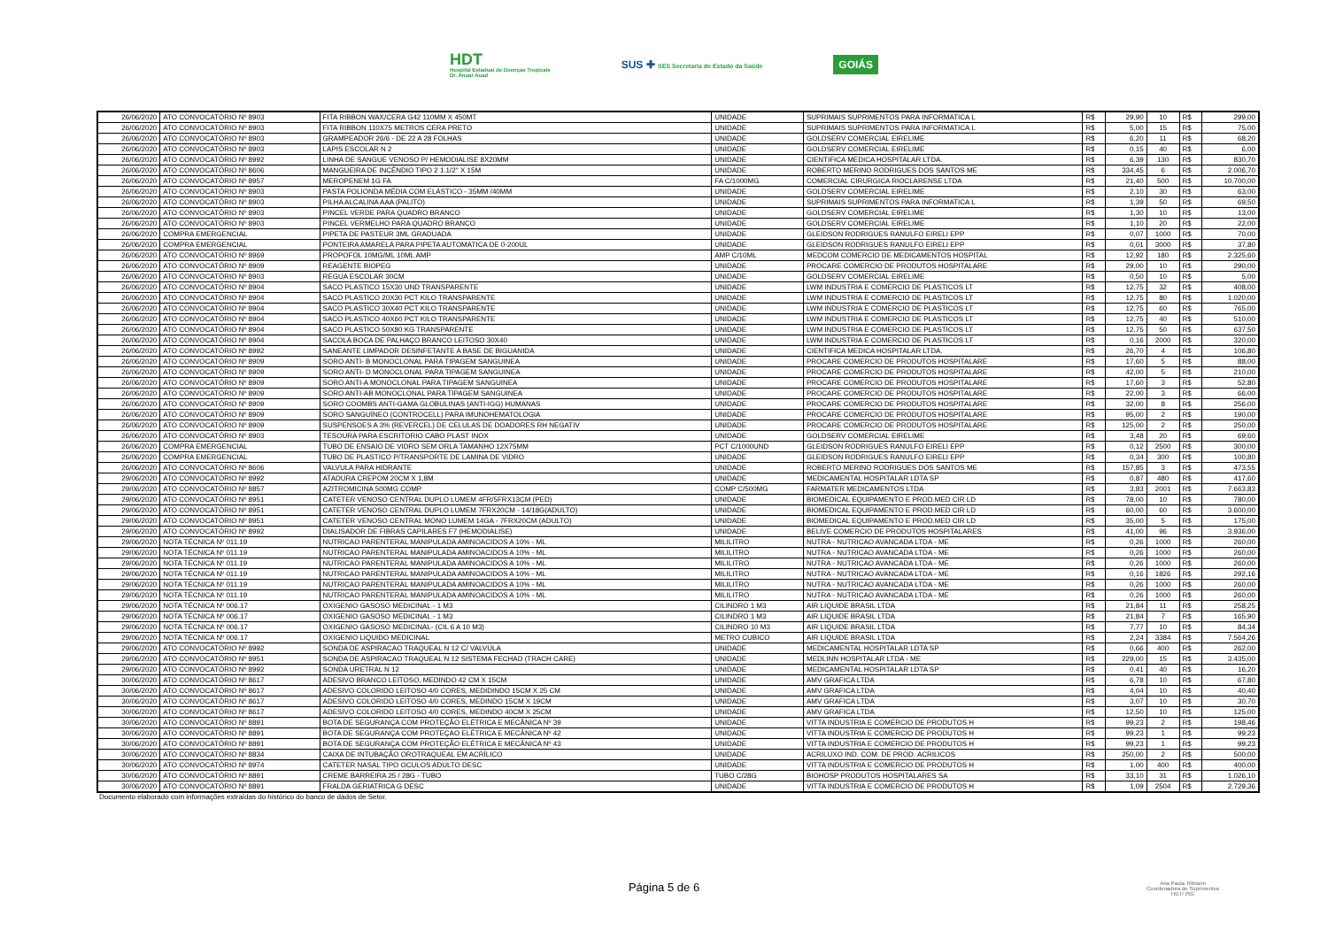HDT
Hospital Estadual de Doenças Tropicais
Dr. Anuar Auad
SUS ✚ SES Secretaria de Estado da Saúde
GOIÁS
| 26/06/2020 | ATO CONVOCATÓRIO Nº 8903 | FITA RIBBON WAX/CERA G42 110MM X 450MT | UNIDADE | SUPRIMAIS SUPRIMENTOS PARA INFORMATICA L | R$ | 29,90 | 10 | R$ | 299,00 |
| 26/06/2020 | ATO CONVOCATÓRIO Nº 8903 | FITA RIBBON 110X75 METROS CERA PRETO | UNIDADE | SUPRIMAIS SUPRIMENTOS PARA INFORMATICA L | R$ | 5,00 | 15 | R$ | 75,00 |
| 26/06/2020 | ATO CONVOCATÓRIO Nº 8903 | GRAMPEADOR 26/6 - DE 22 A 28 FOLHAS | UNIDADE | GOLDSERV COMERCIAL EIRELIME | R$ | 6,20 | 11 | R$ | 68,20 |
| 26/06/2020 | ATO CONVOCATÓRIO Nº 8903 | LAPIS ESCOLAR N 2 | UNIDADE | GOLDSERV COMERCIAL EIRELIME | R$ | 0,15 | 40 | R$ | 6,00 |
| 26/06/2020 | ATO CONVOCATÓRIO Nº 8992 | LINHA DE SANGUE VENOSO P/ HEMODIALISE 8X20MM | UNIDADE | CIENTIFICA MEDICA HOSPITALAR LTDA. | R$ | 6,39 | 130 | R$ | 830,70 |
| 26/06/2020 | ATO CONVOCATÓRIO Nº 8606 | MANGUEIRA DE INCÊNDIO TIPO 2 1.1/2'' X 15M | UNIDADE | ROBERTO MERINO RODRIGUES DOS SANTOS ME | R$ | 334,45 | 6 | R$ | 2.006,70 |
| 26/06/2020 | ATO CONVOCATÓRIO Nº 8957 | MEROPENEM 1G FA | FA C/1000MG | COMERCIAL CIRURGICA RIOCLARENSE LTDA | R$ | 21,40 | 500 | R$ | 10.700,00 |
| 26/06/2020 | ATO CONVOCATÓRIO Nº 8903 | PASTA POLIONDA MÉDIA COM ELÁSTICO - 35MM /40MM | UNIDADE | GOLDSERV COMERCIAL EIRELIME | R$ | 2,10 | 30 | R$ | 63,00 |
| 26/06/2020 | ATO CONVOCATÓRIO Nº 8903 | PILHA ALCALINA AAA (PALITO) | UNIDADE | SUPRIMAIS SUPRIMENTOS PARA INFORMATICA L | R$ | 1,39 | 50 | R$ | 69,50 |
| 26/06/2020 | ATO CONVOCATÓRIO Nº 8903 | PINCEL VERDE PARA QUADRO BRANCO | UNIDADE | GOLDSERV COMERCIAL EIRELIME | R$ | 1,30 | 10 | R$ | 13,00 |
| 26/06/2020 | ATO CONVOCATÓRIO Nº 8903 | PINCEL VERMELHO PARA QUADRO BRANCO | UNIDADE | GOLDSERV COMERCIAL EIRELIME | R$ | 1,10 | 20 | R$ | 22,00 |
| 26/06/2020 | COMPRA EMERGENCIAL | PIPETA DE PASTEUR 3ML GRADUADA | UNIDADE | GLEIDSON RODRIGUES RANULFO EIRELI EPP | R$ | 0,07 | 1000 | R$ | 70,00 |
| 26/06/2020 | COMPRA EMERGENCIAL | PONTEIRA AMARELA PARA PIPETA AUTOMATICA DE 0-200UL | UNIDADE | GLEIDSON RODRIGUES RANULFO EIRELI EPP | R$ | 0,01 | 3000 | R$ | 37,80 |
| 26/06/2020 | ATO CONVOCATÓRIO Nº 8969 | PROPOFOL 10MG/ML 10ML AMP | AMP C/10ML | MEDCOM COMERCIO DE MEDICAMENTOS HOSPITAL | R$ | 12,92 | 180 | R$ | 2.325,60 |
| 26/06/2020 | ATO CONVOCATÓRIO Nº 8909 | REAGENTE BIOPEG | UNIDADE | PROCARE COMERCIO DE PRODUTOS HOSPITALARE | R$ | 29,00 | 10 | R$ | 290,00 |
| 26/06/2020 | ATO CONVOCATÓRIO Nº 8903 | REGUA ESCOLAR 30CM | UNIDADE | GOLDSERV COMERCIAL EIRELIME | R$ | 0,50 | 10 | R$ | 5,00 |
| 26/06/2020 | ATO CONVOCATÓRIO Nº 8904 | SACO PLASTICO 15X30 UND TRANSPARENTE | UNIDADE | LWM INDUSTRIA E COMERCIO DE PLASTICOS LT | R$ | 12,75 | 32 | R$ | 408,00 |
| 26/06/2020 | ATO CONVOCATÓRIO Nº 8904 | SACO PLASTICO 20X30 PCT KILO TRANSPARENTE | UNIDADE | LWM INDUSTRIA E COMERCIO DE PLASTICOS LT | R$ | 12,75 | 80 | R$ | 1.020,00 |
| 26/06/2020 | ATO CONVOCATÓRIO Nº 8904 | SACO PLASTICO 30X40 PCT KILO TRANSPARENTE | UNIDADE | LWM INDUSTRIA E COMERCIO DE PLASTICOS LT | R$ | 12,75 | 60 | R$ | 765,00 |
| 26/06/2020 | ATO CONVOCATÓRIO Nº 8904 | SACO PLASTICO 40X60 PCT KILO TRANSPARENTE | UNIDADE | LWM INDUSTRIA E COMERCIO DE PLASTICOS LT | R$ | 12,75 | 40 | R$ | 510,00 |
| 26/06/2020 | ATO CONVOCATÓRIO Nº 8904 | SACO PLASTICO 50X80 KG TRANSPARENTE | UNIDADE | LWM INDUSTRIA E COMERCIO DE PLASTICOS LT | R$ | 12,75 | 50 | R$ | 637,50 |
| 26/06/2020 | ATO CONVOCATÓRIO Nº 8904 | SACOLA BOCA DE PALHAÇO BRANCO LEITOSO 30X40 | UNIDADE | LWM INDUSTRIA E COMERCIO DE PLASTICOS LT | R$ | 0,16 | 2000 | R$ | 320,00 |
| 26/06/2020 | ATO CONVOCATÓRIO Nº 8992 | SANEANTE LIMPADOR DESINFETANTE A BASE DE BIGUANIDA | UNIDADE | CIENTIFICA MEDICA HOSPITALAR LTDA. | R$ | 26,70 | 4 | R$ | 106,80 |
| 26/06/2020 | ATO CONVOCATÓRIO Nº 8909 | SORO ANTI- B MONOCLONAL PARA TIPAGEM SANGUINEA | UNIDADE | PROCARE COMERCIO DE PRODUTOS HOSPITALARE | R$ | 17,60 | 5 | R$ | 88,00 |
| 26/06/2020 | ATO CONVOCATÓRIO Nº 8909 | SORO ANTI- D MONOCLONAL PARA TIPAGEM SANGUINEA | UNIDADE | PROCARE COMERCIO DE PRODUTOS HOSPITALARE | R$ | 42,00 | 5 | R$ | 210,00 |
| 26/06/2020 | ATO CONVOCATÓRIO Nº 8909 | SORO ANTI-A MONOCLONAL PARA TIPAGEM SANGUINEA | UNIDADE | PROCARE COMERCIO DE PRODUTOS HOSPITALARE | R$ | 17,60 | 3 | R$ | 52,80 |
| 26/06/2020 | ATO CONVOCATÓRIO Nº 8909 | SORO ANTI-AB MONOCLONAL PARA TIPAGEM SANGUINEA | UNIDADE | PROCARE COMERCIO DE PRODUTOS HOSPITALARE | R$ | 22,00 | 3 | R$ | 66,00 |
| 26/06/2020 | ATO CONVOCATÓRIO Nº 8909 | SORO COOMBS ANTI-GAMA GLOBULINAS (ANTI-IGG) HUMANAS | UNIDADE | PROCARE COMERCIO DE PRODUTOS HOSPITALARE | R$ | 32,00 | 8 | R$ | 256,00 |
| 26/06/2020 | ATO CONVOCATÓRIO Nº 8909 | SORO SANGUÍNEO (CONTROCELL) PARA IMUNOHEMATOLOGIA | UNIDADE | PROCARE COMERCIO DE PRODUTOS HOSPITALARE | R$ | 95,00 | 2 | R$ | 190,00 |
| 26/06/2020 | ATO CONVOCATÓRIO Nº 8909 | SUSPENSOES A 3% (REVERCEL) DE CELULAS DE DOADORES RH NEGATIV | UNIDADE | PROCARE COMERCIO DE PRODUTOS HOSPITALARE | R$ | 125,00 | 2 | R$ | 250,00 |
| 26/06/2020 | ATO CONVOCATÓRIO Nº 8903 | TESOURA PARA ESCRITORIO CABO PLAST INOX | UNIDADE | GOLDSERV COMERCIAL EIRELIME | R$ | 3,48 | 20 | R$ | 69,60 |
| 26/06/2020 | COMPRA EMERGENCIAL | TUBO DE ENSAIO DE VIDRO SEM ORLA TAMANHO 12X75MM | PCT C/1000UND | GLEIDSON RODRIGUES RANULFO EIRELI EPP | R$ | 0,12 | 2500 | R$ | 300,00 |
| 26/06/2020 | COMPRA EMERGENCIAL | TUBO DE PLASTICO P/TRANSPORTE DE LAMINA DE VIDRO | UNIDADE | GLEIDSON RODRIGUES RANULFO EIRELI EPP | R$ | 0,34 | 300 | R$ | 100,80 |
| 26/06/2020 | ATO CONVOCATÓRIO Nº 8606 | VALVULA PARA HIDRANTE | UNIDADE | ROBERTO MERINO RODRIGUES DOS SANTOS ME | R$ | 157,85 | 3 | R$ | 473,55 |
| 29/06/2020 | ATO CONVOCATÓRIO Nº 8992 | ATADURA CREPOM 20CM X 1,8M | UNIDADE | MEDICAMENTAL HOSPITALAR LDTA SP | R$ | 0,87 | 480 | R$ | 417,60 |
| 29/06/2020 | ATO CONVOCATÓRIO Nº 8857 | AZITROMICINA 500MG COMP | COMP C/500MG | FARMATER MEDICAMENTOS LTDA | R$ | 3,83 | 2001 | R$ | 7.663,83 |
| 29/06/2020 | ATO CONVOCATÓRIO Nº 8951 | CATETER VENOSO CENTRAL DUPLO LUMEM 4FR/5FRX13CM (PED) | UNIDADE | BIOMEDICAL EQUIPAMENTO E PROD.MED CIR LD | R$ | 78,00 | 10 | R$ | 780,00 |
| 29/06/2020 | ATO CONVOCATÓRIO Nº 8951 | CATETER VENOSO CENTRAL DUPLO LUMEM 7FRX20CM - 14/18G(ADULTO) | UNIDADE | BIOMEDICAL EQUIPAMENTO E PROD.MED CIR LD | R$ | 60,00 | 60 | R$ | 3.600,00 |
| 29/06/2020 | ATO CONVOCATÓRIO Nº 8951 | CATETER VENOSO CENTRAL MONO LUMEM 14GA - 7FRX20CM (ADULTO) | UNIDADE | BIOMEDICAL EQUIPAMENTO E PROD.MED CIR LD | R$ | 35,00 | 5 | R$ | 175,00 |
| 29/06/2020 | ATO CONVOCATÓRIO Nº 8992 | DIALISADOR DE FIBRAS CAPILARES F7 (HEMODIALISE) | UNIDADE | BELIVE COMERCIO DE PRODUTOS HOSPITALARES | R$ | 41,00 | 96 | R$ | 3.936,00 |
| 29/06/2020 | NOTA TÉCNICA Nº 011.19 | NUTRICAO PARENTERAL MANIPULADA AMINOACIDOS A 10% - ML | MILILITRO | NUTRA - NUTRICAO AVANCADA LTDA - ME | R$ | 0,26 | 1000 | R$ | 260,00 |
| 29/06/2020 | NOTA TÉCNICA Nº 011.19 | NUTRICAO PARENTERAL MANIPULADA AMINOACIDOS A 10% - ML | MILILITRO | NUTRA - NUTRICAO AVANCADA LTDA - ME | R$ | 0,26 | 1000 | R$ | 260,00 |
| 29/06/2020 | NOTA TÉCNICA Nº 011.19 | NUTRICAO PARENTERAL MANIPULADA AMINOACIDOS A 10% - ML | MILILITRO | NUTRA - NUTRICAO AVANCADA LTDA - ME | R$ | 0,26 | 1000 | R$ | 260,00 |
| 29/06/2020 | NOTA TÉCNICA Nº 011.19 | NUTRICAO PARENTERAL MANIPULADA AMINOACIDOS A 10% - ML | MILILITRO | NUTRA - NUTRICAO AVANCADA LTDA - ME | R$ | 0,16 | 1826 | R$ | 292,16 |
| 29/06/2020 | NOTA TÉCNICA Nº 011.19 | NUTRICAO PARENTERAL MANIPULADA AMINOACIDOS A 10% - ML | MILILITRO | NUTRA - NUTRICAO AVANCADA LTDA - ME | R$ | 0,26 | 1000 | R$ | 260,00 |
| 29/06/2020 | NOTA TÉCNICA Nº 011.19 | NUTRICAO PARENTERAL MANIPULADA AMINOACIDOS A 10% - ML | MILILITRO | NUTRA - NUTRICAO AVANCADA LTDA - ME | R$ | 0,26 | 1000 | R$ | 260,00 |
| 29/06/2020 | NOTA TÉCNICA Nº 006.17 | OXIGENIO GASOSO MEDICINAL - 1 M3 | CILINDRO 1 M3 | AIR LIQUIDE BRASIL LTDA | R$ | 21,84 | 11 | R$ | 258,25 |
| 29/06/2020 | NOTA TÉCNICA Nº 006.17 | OXIGENIO GASOSO MEDICINAL - 1 M3 | CILINDRO 1 M3 | AIR LIQUIDE BRASIL LTDA | R$ | 21,84 | 7 | R$ | 165,90 |
| 29/06/2020 | NOTA TÉCNICA Nº 006.17 | OXIGENIO GASOSO MEDICINAL- (CIL 6 A 10 M3) | CILINDRO 10 M3 | AIR LIQUIDE BRASIL LTDA | R$ | 7,77 | 10 | R$ | 84,34 |
| 29/06/2020 | NOTA TÉCNICA Nº 006.17 | OXIGENIO LIQUIDO MEDICINAL | METRO CUBICO | AIR LIQUIDE BRASIL LTDA | R$ | 2,24 | 3384 | R$ | 7.564,26 |
| 29/06/2020 | ATO CONVOCATÓRIO Nº 8992 | SONDA DE ASPIRACAO TRAQUEAL N 12 C/ VALVULA | UNIDADE | MEDICAMENTAL HOSPITALAR LDTA SP | R$ | 0,66 | 400 | R$ | 262,00 |
| 29/06/2020 | ATO CONVOCATÓRIO Nº 8951 | SONDA DE ASPIRACAO TRAQUEAL N 12 SISTEMA FECHAD (TRACH CARE) | UNIDADE | MEDLINN HOSPITALAR LTDA - ME | R$ | 229,00 | 15 | R$ | 3.435,00 |
| 29/06/2020 | ATO CONVOCATÓRIO Nº 8992 | SONDA URETRAL N 12 | UNIDADE | MEDICAMENTAL HOSPITALAR LDTA SP | R$ | 0,41 | 40 | R$ | 16,20 |
| 30/06/2020 | ATO CONVOCATÓRIO Nº 8617 | ADESIVO BRANCO LEITOSO, MEDINDO 42 CM X 15CM | UNIDADE | AMV GRAFICA LTDA | R$ | 6,78 | 10 | R$ | 67,80 |
| 30/06/2020 | ATO CONVOCATÓRIO Nº 8617 | ADESIVO COLORIDO LEITOSO 4/0 CORES, MEDIDINDO 15CM X 25 CM | UNIDADE | AMV GRAFICA LTDA | R$ | 4,04 | 10 | R$ | 40,40 |
| 30/06/2020 | ATO CONVOCATÓRIO Nº 8617 | ADESIVO COLORIDO LEITOSO 4/0 CORES, MEDINDO 15CM X 19CM | UNIDADE | AMV GRAFICA LTDA | R$ | 3,07 | 10 | R$ | 30,70 |
| 30/06/2020 | ATO CONVOCATÓRIO Nº 8617 | ADESIVO COLORIDO LEITOSO 4/0 CORES, MEDINDO 40CM X 25CM | UNIDADE | AMV GRAFICA LTDA | R$ | 12,50 | 10 | R$ | 125,00 |
| 30/06/2020 | ATO CONVOCATÓRIO Nº 8891 | BOTA DE SEGURANÇA COM PROTEÇÃO ELÉTRICA E MECÂNICA Nº 39 | UNIDADE | VITTA INDUSTRIA E COMERCIO DE PRODUTOS H | R$ | 99,23 | 2 | R$ | 198,46 |
| 30/06/2020 | ATO CONVOCATÓRIO Nº 8891 | BOTA DE SEGURANÇA COM PROTEÇAO ELÉTRICA E MECÂNICA Nº 42 | UNIDADE | VITTA INDUSTRIA E COMERCIO DE PRODUTOS H | R$ | 99,23 | 1 | R$ | 99,23 |
| 30/06/2020 | ATO CONVOCATÓRIO Nº 8891 | BOTA DE SEGURANÇA COM PROTEÇÃO ELÉTRICA E MECÂNICA Nº 43 | UNIDADE | VITTA INDUSTRIA E COMERCIO DE PRODUTOS H | R$ | 99,23 | 1 | R$ | 99,23 |
| 30/06/2020 | ATO CONVOCATÓRIO Nº 8834 | CAIXA DE INTUBAÇÃO OROTRAQUEAL EM ACRÍLICO | UNIDADE | ACRILUXO IND. COM. DE PROD. ACRILICOS | R$ | 250,00 | 2 | R$ | 500,00 |
| 30/06/2020 | ATO CONVOCATÓRIO Nº 8974 | CATETER NASAL TIPO OCULOS ADULTO DESC | UNIDADE | VITTA INDUSTRIA E COMERCIO DE PRODUTOS H | R$ | 1,00 | 400 | R$ | 400,00 |
| 30/06/2020 | ATO CONVOCATÓRIO Nº 8891 | CREME BARREIRA 25 / 28G - TUBO | TUBO C/28G | BIOHOSP PRODUTOS HOSPITALARES SA | R$ | 33,10 | 31 | R$ | 1.026,10 |
| 30/06/2020 | ATO CONVOCATÓRIO Nº 8891 | FRALDA GERIATRICA G DESC | UNIDADE | VITTA INDUSTRIA E COMERCIO DE PRODUTOS H | R$ | 1,09 | 2504 | R$ | 2.729,36 |
Documento elaborado com informações extraídas do histórico do banco de dados de Setor.
Página 5 de 6
Ana Paula Tillmann
Coordenadora de Suprimentos
HDT/ ISG